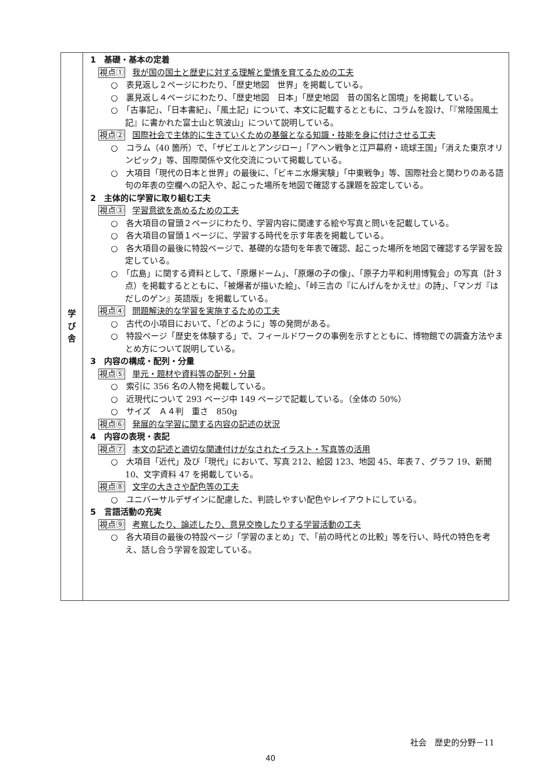| 学 び 舎 | 1 基礎・基本の定着 視点① 我が国の国土と歴史に対する理解と愛情を育てるための工夫 ○ 表見返し２ページにわたり、「歴史地図 世界」を掲載している。 ○ 裏見返し４ページにわたり、「歴史地図 日本」「歴史地図 昔の国名と国境」を掲載している。 ○ 「古事記」、「日本書紀」、「風土記」について、本文に記載するとともに、コラムを設け、「『常陸国風土記』に書かれた富士山と筑波山」について説明している。 視点② 国際社会で主体的に生きていくための基盤となる知識・技能を身に付けさせる工夫 ○ コラム（40 箇所）で、「ザビエルとアンジロー」「アヘン戦争と江戸幕府・琉球王国」「消えた東京オリンピック」等、国際関係や文化交流について掲載している。 ○ 大項目「現代の日本と世界」の最後に、「ビキニ水爆実験」「中東戦争」等、国際社会と関わりのある語句の年表の空欄への記入や、起こった場所を地図で確認する課題を設定している。 2 主体的に学習に取り組む工夫 視点③ 学習意欲を高めるための工夫 ○ 各大項目の冒頭２ページにわたり、学習内容に関連する絵や写真と問いを記載している。 ○ 各大項目の冒頭１ページに、学習する時代を示す年表を掲載している。 ○ 各大項目の最後に特設ページで、基礎的な語句を年表で確認、起こった場所を地図で確認する学習を設定している。 ○ 「広島」に関する資料として、「原爆ドーム」、「原爆の子の像」、「原子力平和利用博覧会」の写真（計３点）を掲載するとともに、「被爆者が描いた絵」、「峠三吉の『にんげんをかえせ』の詩」、「マンガ『はだしのゲン』英語版」を掲載している。 視点④ 問題解決的な学習を実施するための工夫 ○ 古代の小項目において、「どのように」等の発問がある。 ○ 特設ページ「歴史を体験する」で、フィールドワークの事例を示すとともに、博物館での調査方法やまとめ方について説明している。 3 内容の構成・配列・分量 視点⑤ 単元・題材や資料等の配列・分量 ○ 索引に 356 名の人物を掲載している。 ○ 近現代について 293 ページ中 149 ページで記載している。（全体の 50%） ○ サイズ Ａ４判 重さ 850g 視点⑥ 発展的な学習に関する内容の記述の状況 4 内容の表現・表記 視点⑦ 本文の記述と適切な関連付けがなされたイラスト・写真等の活用 ○ 大項目「近代」及び「現代」において、写真 212、絵図 123、地図 45、年表７、グラフ 19、新聞 10、文字資料 47 を掲載している。 視点⑧ 文字の大きさや配色等の工夫 ○ ユニバーサルデザインに配慮した、判読しやすい配色やレイアウトにしている。 5 言語活動の充実 視点⑨ 考察したり、論述したり、意見交換したりする学習活動の工夫 ○ 各大項目の最後の特設ページ「学習のまとめ」で、「前の時代との比較」等を行い、時代の特色を考え、話し合う学習を設定している。 |
社会　歴史的分野－11
40